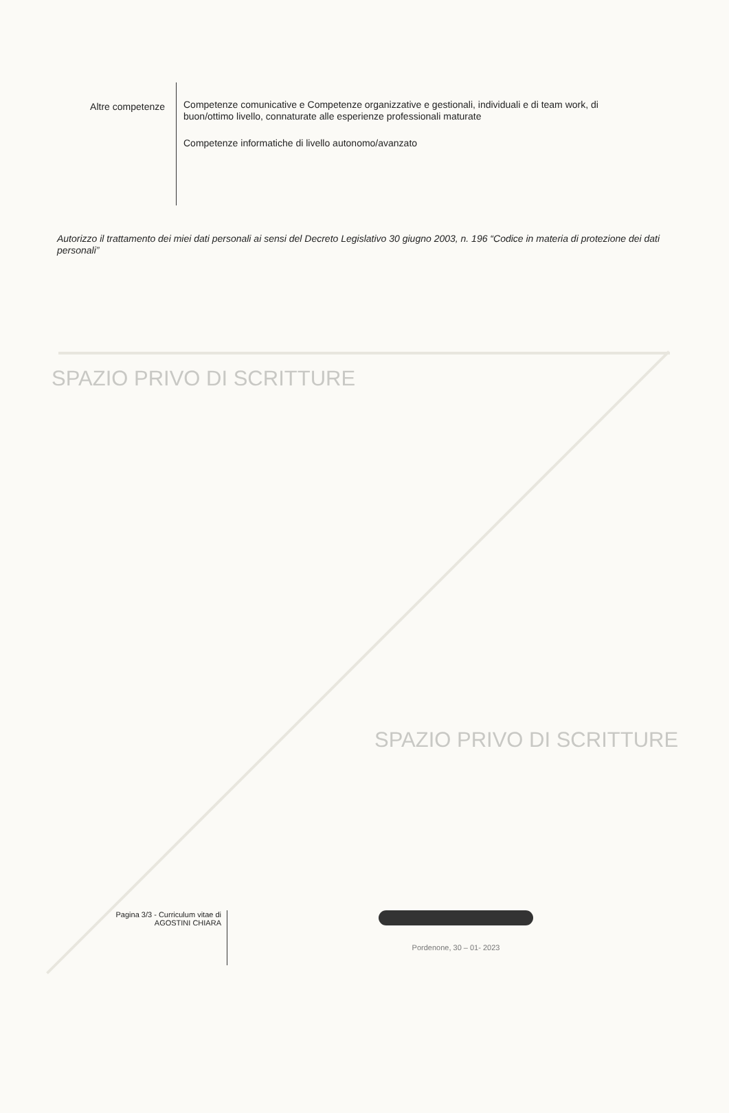Altre competenze
Competenze comunicative e Competenze organizzative e gestionali, individuali e di team work, di buon/ottimo livello, connaturate alle esperienze professionali maturate
Competenze informatiche di livello autonomo/avanzato
Autorizzo il trattamento dei miei dati personali ai sensi del Decreto Legislativo 30 giugno 2003, n. 196 “Codice in materia di protezione dei dati personali”
SPAZIO PRIVO DI SCRITTURE
SPAZIO PRIVO DI SCRITTURE
Pagina 3/3 - Curriculum vitae di
AGOSTINI CHIARA
Pordenone, 30 – 01- 2023